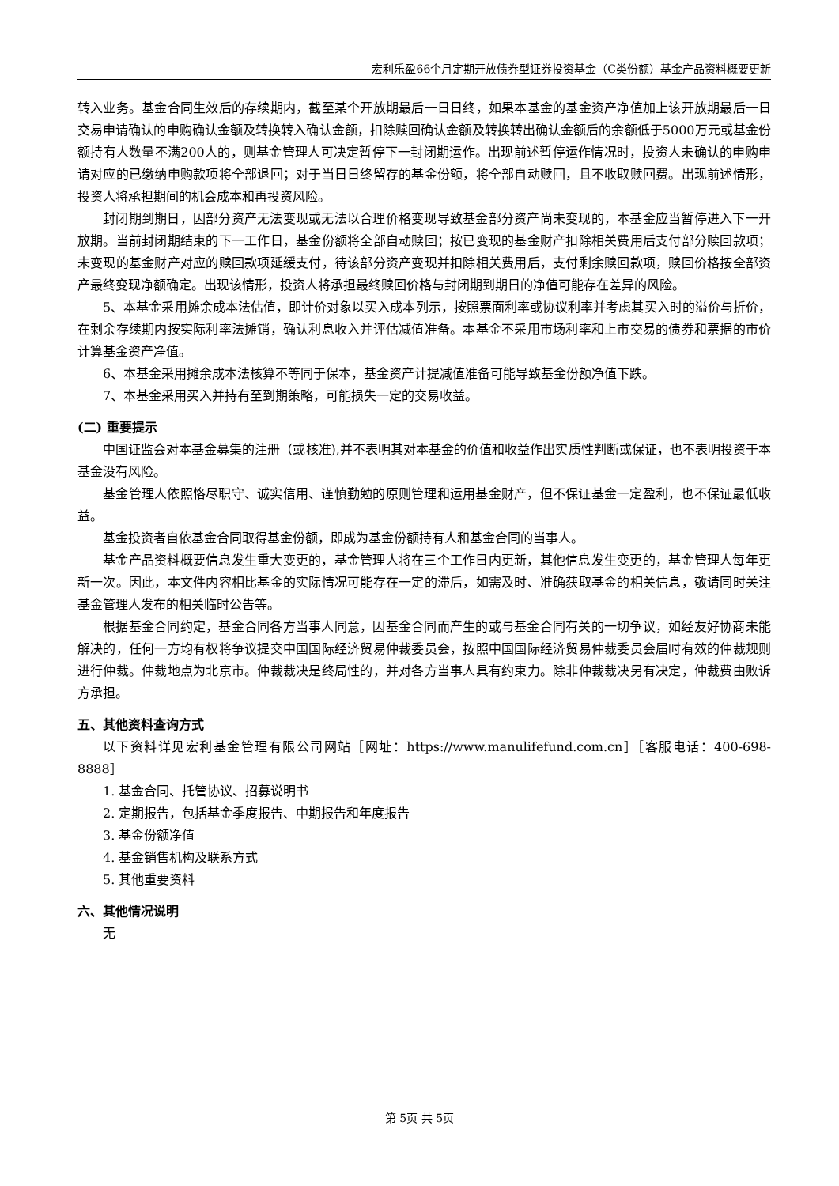宏利乐盈66个月定期开放债券型证券投资基金（C类份额）基金产品资料概要更新
转入业务。基金合同生效后的存续期内，截至某个开放期最后一日日终，如果本基金的基金资产净值加上该开放期最后一日交易申请确认的申购确认金额及转换转入确认金额，扣除赎回确认金额及转换转出确认金额后的余额低于5000万元或基金份额持有人数量不满200人的，则基金管理人可决定暂停下一封闭期运作。出现前述暂停运作情况时，投资人未确认的申购申请对应的已缴纳申购款项将全部退回；对于当日日终留存的基金份额，将全部自动赎回，且不收取赎回费。出现前述情形，投资人将承担期间的机会成本和再投资风险。
封闭期到期日，因部分资产无法变现或无法以合理价格变现导致基金部分资产尚未变现的，本基金应当暂停进入下一开放期。当前封闭期结束的下一工作日，基金份额将全部自动赎回；按已变现的基金财产扣除相关费用后支付部分赎回款项；未变现的基金财产对应的赎回款项延缓支付，待该部分资产变现并扣除相关费用后，支付剩余赎回款项，赎回价格按全部资产最终变现净额确定。出现该情形，投资人将承担最终赎回价格与封闭期到期日的净值可能存在差异的风险。
5、本基金采用摊余成本法估值，即计价对象以买入成本列示，按照票面利率或协议利率并考虑其买入时的溢价与折价，在剩余存续期内按实际利率法摊销，确认利息收入并评估减值准备。本基金不采用市场利率和上市交易的债券和票据的市价计算基金资产净值。
6、本基金采用摊余成本法核算不等同于保本，基金资产计提减值准备可能导致基金份额净值下跌。
7、本基金采用买入并持有至到期策略，可能损失一定的交易收益。
(二) 重要提示
中国证监会对本基金募集的注册（或核准),并不表明其对本基金的价值和收益作出实质性判断或保证，也不表明投资于本基金没有风险。
基金管理人依照恪尽职守、诚实信用、谨慎勤勉的原则管理和运用基金财产，但不保证基金一定盈利，也不保证最低收益。
基金投资者自依基金合同取得基金份额，即成为基金份额持有人和基金合同的当事人。
基金产品资料概要信息发生重大变更的，基金管理人将在三个工作日内更新，其他信息发生变更的，基金管理人每年更新一次。因此，本文件内容相比基金的实际情况可能存在一定的滞后，如需及时、准确获取基金的相关信息，敬请同时关注基金管理人发布的相关临时公告等。
根据基金合同约定，基金合同各方当事人同意，因基金合同而产生的或与基金合同有关的一切争议，如经友好协商未能解决的，任何一方均有权将争议提交中国国际经济贸易仲裁委员会，按照中国国际经济贸易仲裁委员会届时有效的仲裁规则进行仲裁。仲裁地点为北京市。仲裁裁决是终局性的，并对各方当事人具有约束力。除非仲裁裁决另有决定，仲裁费由败诉方承担。
五、其他资料查询方式
以下资料详见宏利基金管理有限公司网站［网址：https://www.manulifefund.com.cn］［客服电话：400-698-8888］
1. 基金合同、托管协议、招募说明书
2. 定期报告，包括基金季度报告、中期报告和年度报告
3. 基金份额净值
4. 基金销售机构及联系方式
5. 其他重要资料
六、其他情况说明
无
第 5页 共 5页